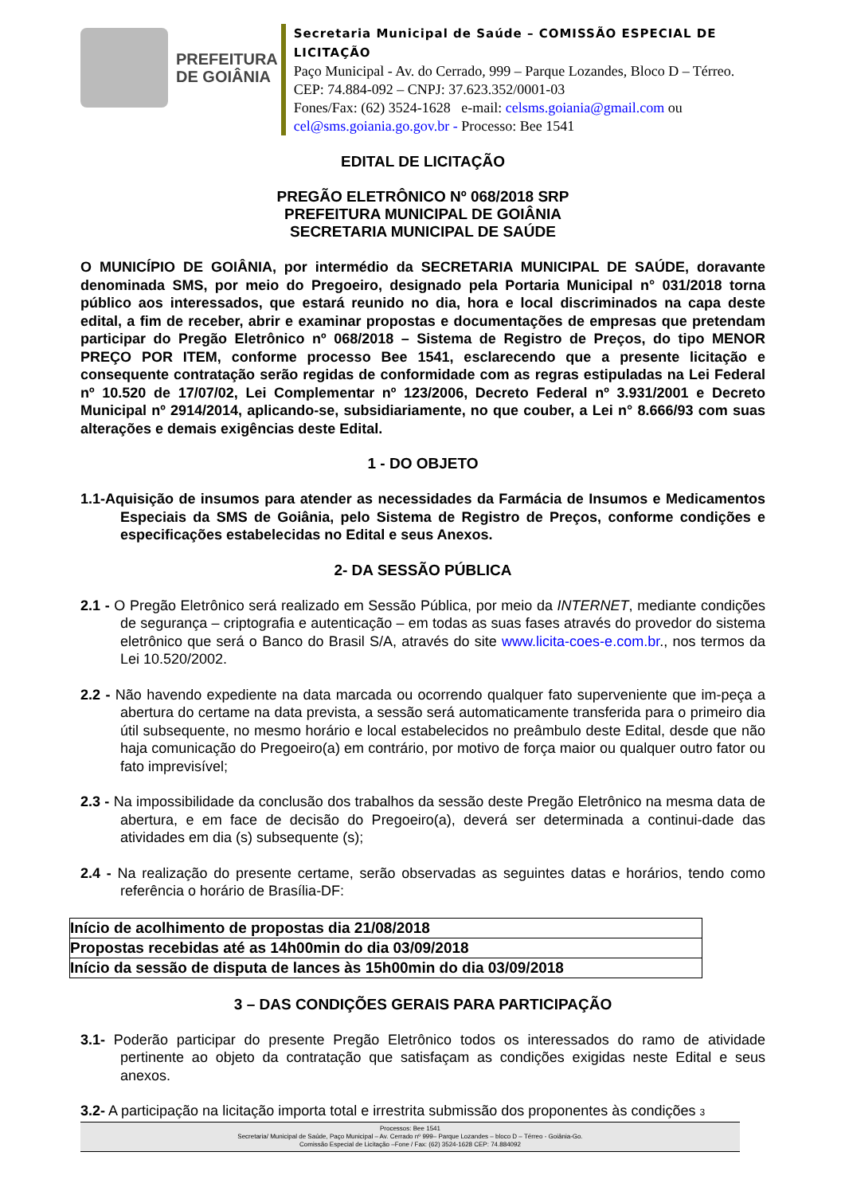PREFEITURA
DE GOIÂNIA
Secretaria Municipal de Saúde – COMISSÃO ESPECIAL DE LICITAÇÃO
Paço Municipal - Av. do Cerrado, 999 – Parque Lozandes, Bloco D – Térreo. CEP: 74.884-092 – CNPJ: 37.623.352/0001-03
Fones/Fax: (62) 3524-1628 e-mail: celsms.goiania@gmail.com ou cel@sms.goiania.go.gov.br - Processo: Bee 1541
EDITAL DE LICITAÇÃO
PREGÃO ELETRÔNICO Nº 068/2018 SRP
PREFEITURA MUNICIPAL DE GOIÂNIA
SECRETARIA MUNICIPAL DE SAÚDE
O MUNICÍPIO DE GOIÂNIA, por intermédio da SECRETARIA MUNICIPAL DE SAÚDE, doravante denominada SMS, por meio do Pregoeiro, designado pela Portaria Municipal n° 031/2018 torna público aos interessados, que estará reunido no dia, hora e local discriminados na capa deste edital, a fim de receber, abrir e examinar propostas e documentações de empresas que pretendam participar do Pregão Eletrônico nº 068/2018 – Sistema de Registro de Preços, do tipo MENOR PREÇO POR ITEM, conforme processo Bee 1541, esclarecendo que a presente licitação e consequente contratação serão regidas de conformidade com as regras estipuladas na Lei Federal nº 10.520 de 17/07/02, Lei Complementar nº 123/2006, Decreto Federal nº 3.931/2001 e Decreto Municipal nº 2914/2014, aplicando-se, subsidiariamente, no que couber, a Lei n° 8.666/93 com suas alterações e demais exigências deste Edital.
1 - DO OBJETO
1.1-Aquisição de insumos para atender as necessidades da Farmácia de Insumos e Medicamentos Especiais da SMS de Goiânia, pelo Sistema de Registro de Preços, conforme condições e especificações estabelecidas no Edital e seus Anexos.
2- DA SESSÃO PÚBLICA
2.1 - O Pregão Eletrônico será realizado em Sessão Pública, por meio da INTERNET, mediante condições de segurança – criptografia e autenticação – em todas as suas fases através do provedor do sistema eletrônico que será o Banco do Brasil S/A, através do site www.licita-coes-e.com.br., nos termos da Lei 10.520/2002.
2.2 - Não havendo expediente na data marcada ou ocorrendo qualquer fato superveniente que im-peça a abertura do certame na data prevista, a sessão será automaticamente transferida para o primeiro dia útil subsequente, no mesmo horário e local estabelecidos no preâmbulo deste Edital, desde que não haja comunicação do Pregoeiro(a) em contrário, por motivo de força maior ou qualquer outro fator ou fato imprevisível;
2.3 - Na impossibilidade da conclusão dos trabalhos da sessão deste Pregão Eletrônico na mesma data de abertura, e em face de decisão do Pregoeiro(a), deverá ser determinada a continui-dade das atividades em dia (s) subsequente (s);
2.4 - Na realização do presente certame, serão observadas as seguintes datas e horários, tendo como referência o horário de Brasília-DF:
| Início de acolhimento de propostas dia 21/08/2018 |
| Propostas recebidas até as 14h00min do dia 03/09/2018 |
| Início da sessão de disputa de lances às 15h00min do dia 03/09/2018 |
3 – DAS CONDIÇÕES GERAIS PARA PARTICIPAÇÃO
3.1- Poderão participar do presente Pregão Eletrônico todos os interessados do ramo de atividade pertinente ao objeto da contratação que satisfaçam as condições exigidas neste Edital e seus anexos.
3.2- A participação na licitação importa total e irrestrita submissão dos proponentes às condições 3
Processos: Bee 1541
Secretaria/ Municipal de Saúde, Paço Municipal – Av. Cerrado nº 999– Parque Lozandes – bloco D – Térreo - Goiânia-Go.
Comissão Especial de Licitação –Fone / Fax: (62) 3524-1628 CEP: 74.884092